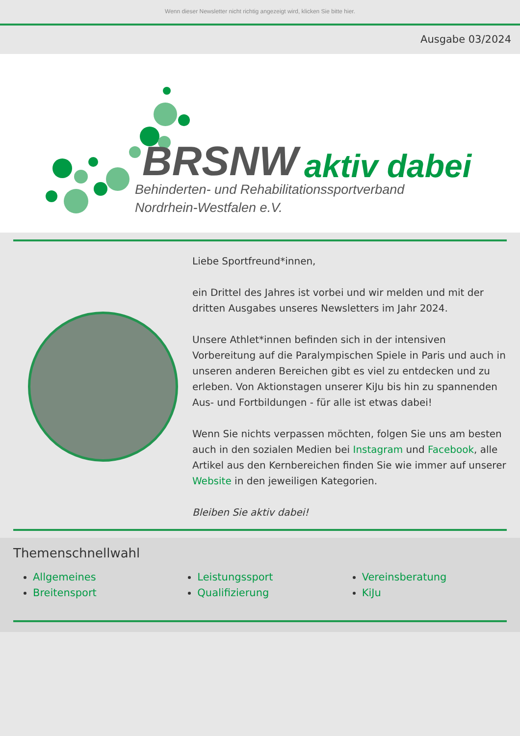Wenn dieser Newsletter nicht richtig angezeigt wird, klicken Sie bitte hier.
Ausgabe 03/2024
BRSNW aktiv dabei
Behinderten- und Rehabilitationssportverband
Nordrhein-Westfalen e.V.
Liebe Sportfreund*innen,
ein Drittel des Jahres ist vorbei und wir melden und mit der dritten Ausgabes unseres Newsletters im Jahr 2024.
Unsere Athlet*innen befinden sich in der intensiven Vorbereitung auf die Paralympischen Spiele in Paris und auch in unseren anderen Bereichen gibt es viel zu entdecken und zu erleben. Von Aktionstagen unserer KiJu bis hin zu spannenden Aus- und Fortbildungen - für alle ist etwas dabei!
Wenn Sie nichts verpassen möchten, folgen Sie uns am besten auch in den sozialen Medien bei Instagram und Facebook, alle Artikel aus den Kernbereichen finden Sie wie immer auf unserer Website in den jeweiligen Kategorien.
Bleiben Sie aktiv dabei!
Themenschnellwahl
Allgemeines
Breitensport
Leistungssport
Qualifizierung
Vereinsberatung
KiJu